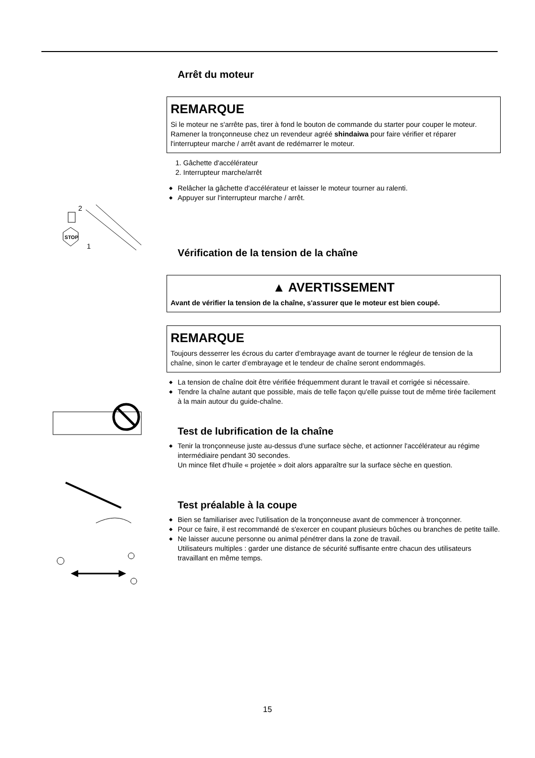STOP
2
1
Arrêt du moteur
REMARQUE
Si le moteur ne s'arrête pas, tirer à fond le bouton de commande du starter pour couper le moteur.
Ramener la tronçonneuse chez un revendeur agréé shindaiwa pour faire vérifier et réparer l'interrupteur marche / arrêt avant de redémarrer le moteur.
1. Gâchette d'accélérateur
2. Interrupteur marche/arrêt
◆ Relâcher la gâchette d'accélérateur et laisser le moteur tourner au ralenti.
◆ Appuyer sur l'interrupteur marche / arrêt.
Vérification de la tension de la chaîne
▲ AVERTISSEMENT
Avant de vérifier la tension de la chaîne, s'assurer que le moteur est bien coupé.
REMARQUE
Toujours desserrer les écrous du carter d’embrayage avant de tourner le régleur de tension de la chaîne, sinon le carter d’embrayage et le tendeur de chaîne seront endommagés.
◆ La tension de chaîne doit être vérifiée fréquemment durant le travail et corrigée si nécessaire.
◆ Tendre la chaîne autant que possible, mais de telle façon qu'elle puisse tout de même tirée facilement à la main autour du guide-chaîne.
Test de lubrification de la chaîne
◆ Tenir la tronçonneuse juste au-dessus d'une surface sèche, et actionner l'accélérateur au régime intermédiaire pendant 30 secondes.
Un mince filet d'huile « projetée » doit alors apparaître sur la surface sèche en question.
Test préalable à la coupe
◆ Bien se familiariser avec l'utilisation de la tronçonneuse avant de commencer à tronçonner.
◆ Pour ce faire, il est recommandé de s'exercer en coupant plusieurs bûches ou branches de petite taille.
◆ Ne laisser aucune personne ou animal pénétrer dans la zone de travail.
Utilisateurs multiples : garder une distance de sécurité suffisante entre chacun des utilisateurs travaillant en même temps.
15